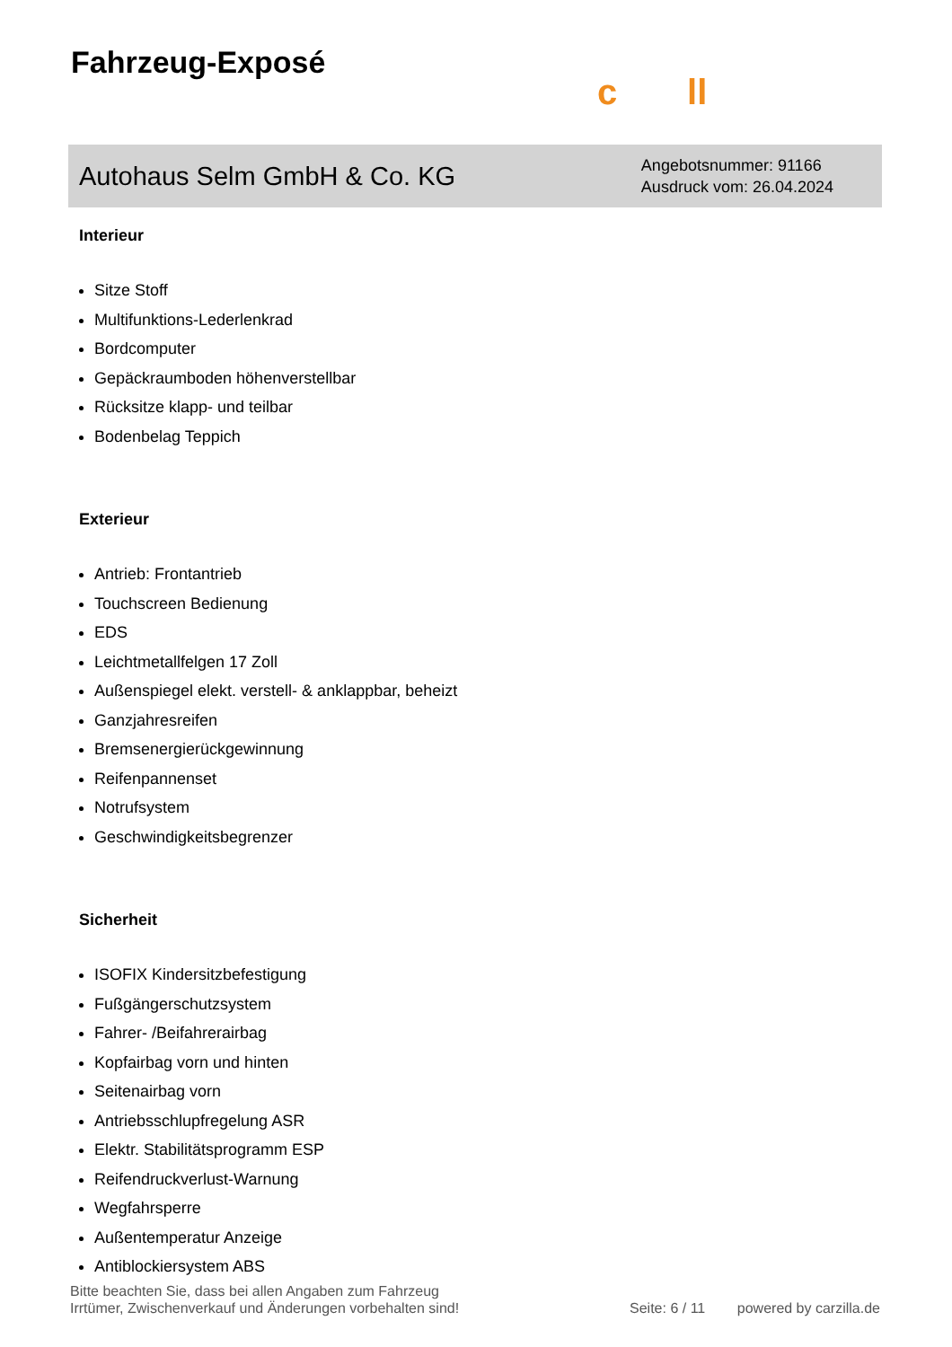Fahrzeug-Exposé
c ll
Autohaus Selm GmbH & Co. KG
Angebotsnummer: 91166
Ausdruck vom: 26.04.2024
Interieur
Sitze Stoff
Multifunktions-Lederlenkrad
Bordcomputer
Gepäckraumboden höhenverstellbar
Rücksitze klapp- und teilbar
Bodenbelag Teppich
Exterieur
Antrieb: Frontantrieb
Touchscreen Bedienung
EDS
Leichtmetallfelgen 17 Zoll
Außenspiegel elekt. verstell- & anklappbar, beheizt
Ganzjahresreifen
Bremsenergierückgewinnung
Reifenpannenset
Notrufsystem
Geschwindigkeitsbegrenzer
Sicherheit
ISOFIX Kindersitzbefestigung
Fußgängerschutzsystem
Fahrer- /Beifahrerairbag
Kopfairbag vorn und hinten
Seitenairbag vorn
Antriebsschlupfregelung ASR
Elektr. Stabilitätsprogramm ESP
Reifendruckverlust-Warnung
Wegfahrsperre
Außentemperatur Anzeige
Antiblockiersystem ABS
Bitte beachten Sie, dass bei allen Angaben zum Fahrzeug
Irrtümer, Zwischenverkauf und Änderungen vorbehalten sind!
Seite: 6 / 11 powered by carzilla.de